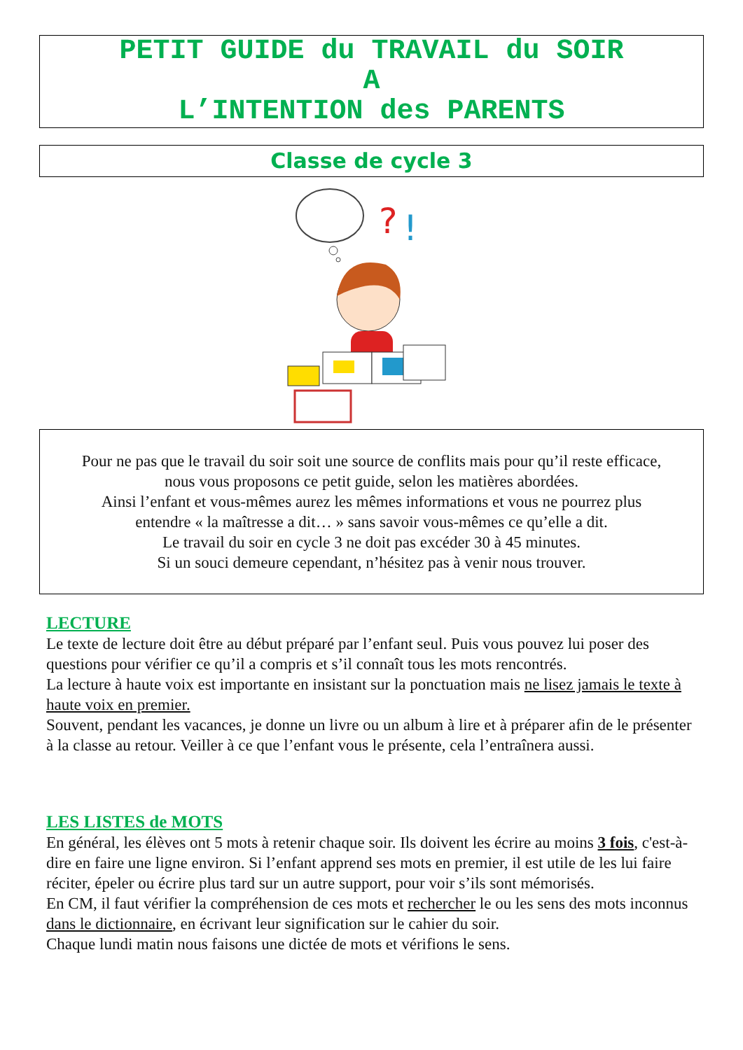PETIT GUIDE du TRAVAIL du SOIR
A
L’INTENTION des PARENTS
Classe de cycle 3
?
!
Pour ne pas que le travail du soir soit une source de conflits mais pour qu’il reste efficace,
nous vous proposons ce petit guide, selon les matières abordées.
Ainsi l’enfant et vous-mêmes aurez les mêmes informations et vous ne pourrez plus
entendre « la maîtresse a dit… » sans savoir vous-mêmes ce qu’elle a dit.
Le travail du soir en cycle 3 ne doit pas excéder 30 à 45 minutes.
Si un souci demeure cependant, n’hésitez pas à venir nous trouver.
LECTURE
Le texte de lecture doit être au début préparé par l’enfant seul. Puis vous pouvez lui poser des questions pour vérifier ce qu’il a compris et s’il connaît tous les mots rencontrés.
La lecture à haute voix est importante en insistant sur la ponctuation mais ne lisez jamais le texte à haute voix en premier.
Souvent, pendant les vacances, je donne un livre ou un album à lire et à préparer afin de le présenter à la classe au retour. Veiller à ce que l’enfant vous le présente, cela l’entraînera aussi.
LES LISTES de MOTS
En général, les élèves ont 5 mots à retenir chaque soir. Ils doivent les écrire au moins 3 fois, c'est-à-dire en faire une ligne environ. Si l’enfant apprend ses mots en premier, il est utile de les lui faire réciter, épeler ou écrire plus tard sur un autre support, pour voir s’ils sont mémorisés.
En CM, il faut vérifier la compréhension de ces mots et rechercher le ou les sens des mots inconnus dans le dictionnaire, en écrivant leur signification sur le cahier du soir.
Chaque lundi matin nous faisons une dictée de mots et vérifions le sens.